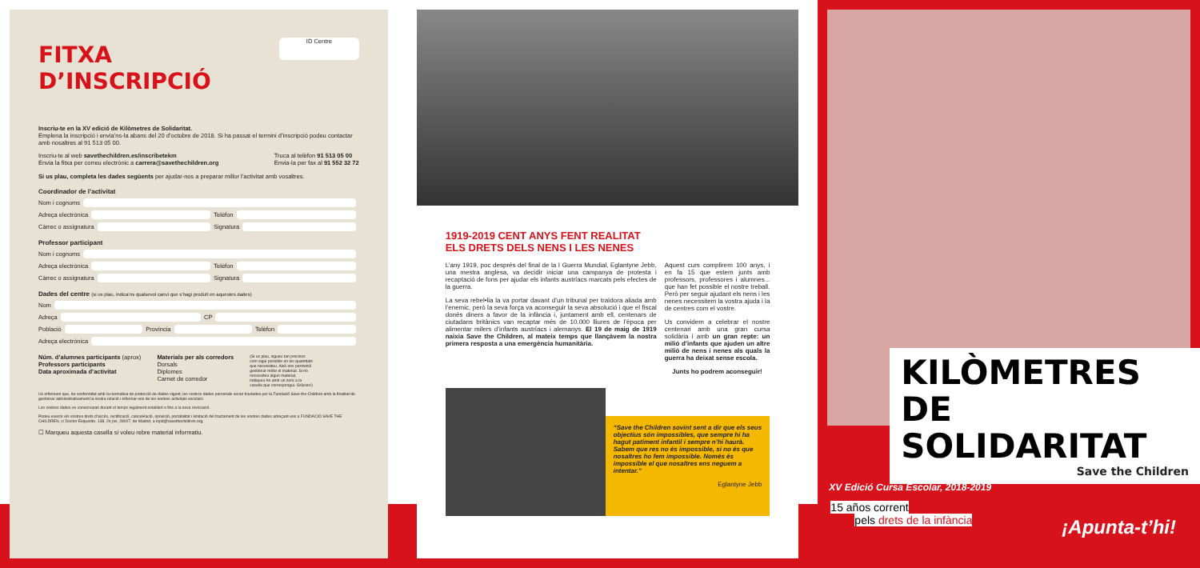FITXA D’INSCRIPCIÓ
ID Centre
Inscriu-te en la XV edició de Kilòmetres de Solidaritat.
Emplena la inscripció i envia’ns-la abans del 20 d’octubre de 2018. Si ha passat el termini d’inscripció podeu contactar amb nosaltres al 91 513 05 00.
Inscriu-te al web savethechildren.es/inscribetekm
Envia la fitxa per correu electrònic a carrera@savethechildren.org
Truca al telèfon 91 513 05 00
Envia-la per fax al 91 552 32 72
Si us plau, completa les dades següents per ajudar-nos a preparar millor l’activitat amb vosaltres.
Coordinador de l’activitat
Nom i cognoms
Adreça electrònica Telèfon
Càrrec o assignatura Signatura
Professor participant
Nom i cognoms
Adreça electrònica Telèfon
Càrrec o assignatura Signatura
Dades del centre (si us plau, indica’ns qualsevol canvi que s’hagi produït en aquestes dades)
Nom
Adreça CP
Població Província Telèfon
Adreça electrònica
Núm. d’alumnes participants (aprox)
Professors participants
Data aproximada d’activitat
Materials per als corredors
Dorsals
Diplomes
Carnet de corredor
(Si us plau, sigueu tan precisos com sigui possible en les quantitats que necessiteu. Això ens permetrà gestionar millor el material. Si no necessiteu algun material, indiqueu-ho amb un zero a la casella que correspongui. Gràcies!)
Us informem que, de conformitat amb la normativa de protecció de dades vigent, les vostres dades personals seran tractades per la Fundació Save the Children amb la finalitat de gestionar administrativament la nostra relació i informar-vos de les nostres activitats escolars.
Les vostres dades es conservaran durant el temps legalment establert o fins a la seva revocació.
Podeu exercir els vostres drets d’accés, rectificació, cancel•lació, oposició, portabilitat i limitació del tractament de les vostres dades adreçant-vos a FUNDACIÓ SAVE THE CHILDREN, c/ Doctor Esquerdo, 138, 2n pis, 28007, de Madrid, a lopd@savethechildren.org.
☐ Marqueu aquesta casella si voleu rebre material informatiu.
1919-2019 CENT ANYS FENT REALITAT
ELS DRETS DELS NENS I LES NENES
L’any 1919, poc després del final de la I Guerra Mundial, Eglantyne Jebb, una mestra anglesa, va decidir iniciar una campanya de protesta i recaptació de fons per ajudar els infants austríacs marcats pels efectes de la guerra.
La seva rebel•lia la va portar davant d’un tribunal per traïdora aliada amb l’enemic, però la seva força va aconseguir la seva absolució i que el fiscal donés diners a favor de la infància i, juntament amb ell, centenars de ciutadans britànics van recaptar més de 10.000 lliures de l’època per alimentar milers d’infants austríacs i alemanys. El 19 de maig de 1919 naixia Save the Children, al mateix temps que llançàvem la nostra primera resposta a una emergència humanitària.
Aquest curs complirem 100 anys, i en fa 15 que estem junts amb professors, professores i alumnes... que han fet possible el nostre treball. Però per seguir ajudant els nens i les nenes necessitem la vostra ajuda i la de centres com el vostre.
Us convidem a celebrar el nostre centenari amb una gran cursa solidària i amb un gran repte: un milió d’infants que ajuden un altre milió de nens i nenes als quals la guerra ha deixat sense escola.
Junts ho podrem aconseguir!
“Save the Children sovint sent a dir que els seus objectius són impossibles, que sempre hi ha hagut patiment infantil i sempre n’hi haurà. Sabem que res no és impossible, si no és que nosaltres ho fem impossible. Només és impossible el que nosaltres ens neguem a intentar.”
Eglantyne Jebb
KILÒMETRES
DE SOLIDARITAT
Save the Children
XV Edició Cursa Escolar, 2018-2019
15 años corrent
pels drets de la infància
¡Apunta-t’hi!